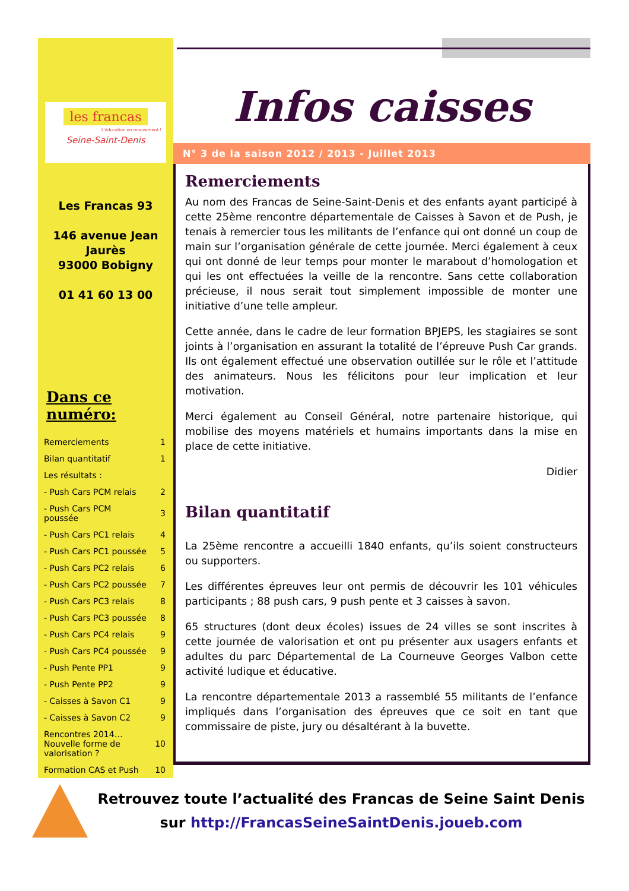les francas
L'éducation en mouvement !
Seine-Saint-Denis
Les Francas 93
146 avenue Jean Jaurès
93000 Bobigny
01 41 60 13 00
Dans ce numéro:
| Remerciements | 1 |
| Bilan quantitatif | 1 |
| Les résultats : | |
| - Push Cars PCM relais | 2 |
| - Push Cars PCM poussée | 3 |
| - Push Cars PC1 relais | 4 |
| - Push Cars PC1 poussée | 5 |
| - Push Cars PC2 relais | 6 |
| - Push Cars PC2 poussée | 7 |
| - Push Cars PC3 relais | 8 |
| - Push Cars PC3 poussée | 8 |
| - Push Cars PC4 relais | 9 |
| - Push Cars PC4 poussée | 9 |
| - Push Pente PP1 | 9 |
| - Push Pente PP2 | 9 |
| - Caisses à Savon C1 | 9 |
| - Caisses à Savon C2 | 9 |
| Rencontres 2014… Nouvelle forme de valorisation ? | 10 |
| Formation CAS et Push | 10 |
Infos caisses
N° 3 de la saison 2012 / 2013 - Juillet 2013
Remerciements
Au nom des Francas de Seine-Saint-Denis et des enfants ayant participé à cette 25ème rencontre départementale de Caisses à Savon et de Push, je tenais à remercier tous les militants de l’enfance qui ont donné un coup de main sur l’organisation générale de cette journée. Merci également à ceux qui ont donné de leur temps pour monter le marabout d’homologation et qui les ont effectuées la veille de la rencontre. Sans cette collaboration précieuse, il nous serait tout simplement impossible de monter une initiative d’une telle ampleur.
Cette année, dans le cadre de leur formation BPJEPS, les stagiaires se sont joints à l’organisation en assurant la totalité de l’épreuve Push Car grands. Ils ont également effectué une observation outillée sur le rôle et l’attitude des animateurs. Nous les félicitons pour leur implication et leur motivation.
Merci également au Conseil Général, notre partenaire historique, qui mobilise des moyens matériels et humains importants dans la mise en place de cette initiative.
Didier
Bilan quantitatif
La 25ème rencontre a accueilli 1840 enfants, qu’ils soient constructeurs ou supporters.
Les différentes épreuves leur ont permis de découvrir les 101 véhicules participants ; 88 push cars, 9 push pente et 3 caisses à savon.
65 structures (dont deux écoles) issues de 24 villes se sont inscrites à cette journée de valorisation et ont pu présenter aux usagers enfants et adultes du parc Départemental de La Courneuve Georges Valbon cette activité ludique et éducative.
La rencontre départementale 2013 a rassemblé 55 militants de l’enfance impliqués dans l’organisation des épreuves que ce soit en tant que commissaire de piste, jury ou désaltérant à la buvette.
Retrouvez toute l’actualité des Francas de Seine Saint Denis
sur http://FrancasSeineSaintDenis.joueb.com